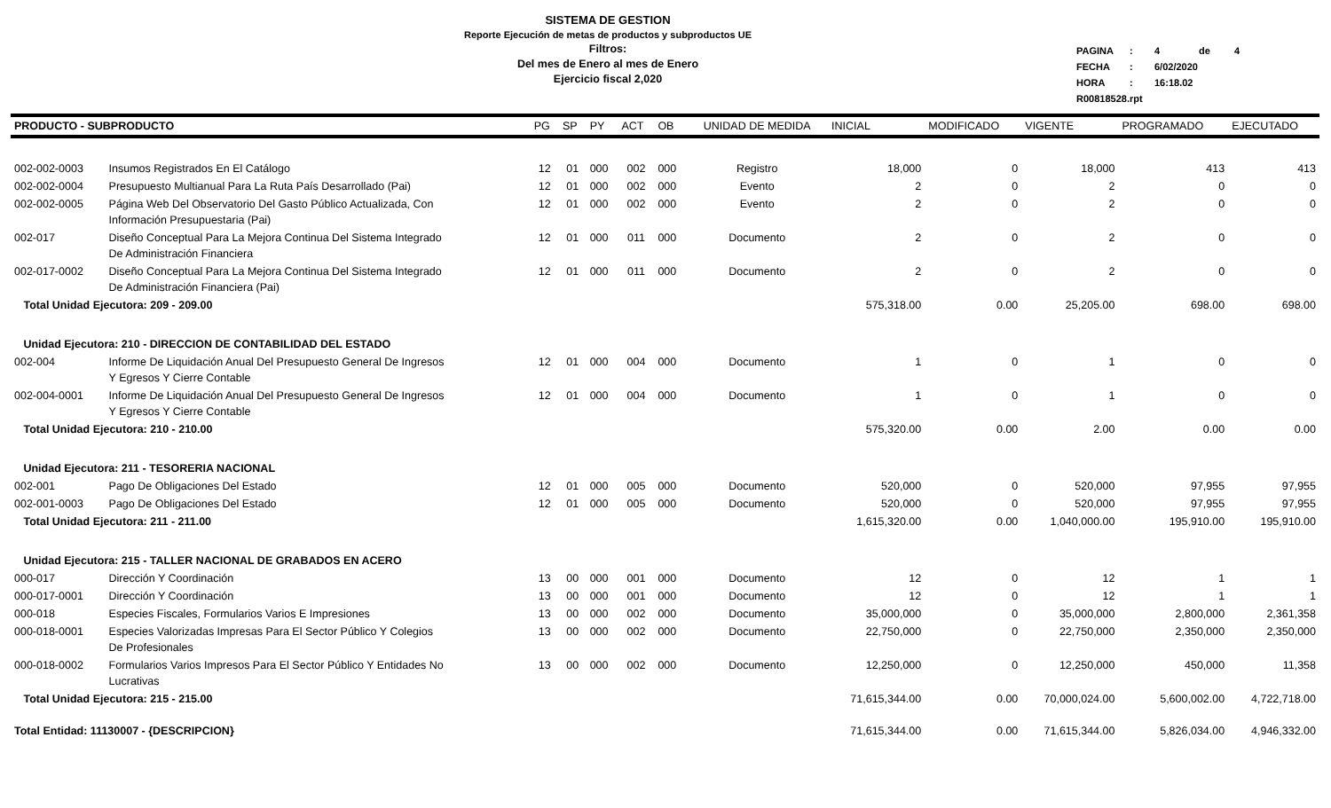SISTEMA DE GESTION
Reporte Ejecución de metas de productos y subproductos UE
Filtros:
Del mes de Enero al mes de Enero
Ejercicio fiscal 2,020
PAGINA: 4 de 4
FECHA: 6/02/2020
HORA: 16:18.02
R00818528.rpt
| PRODUCTO - SUBPRODUCTO | | PG | SP | PY | ACT | OB | UNIDAD DE MEDIDA | INICIAL | MODIFICADO | VIGENTE | PROGRAMADO | EJECUTADO |
| --- | --- | --- | --- | --- | --- | --- | --- | --- | --- | --- | --- | --- |
| 002-002-0003 | Insumos Registrados En El Catálogo | 12 | 01 | 000 | 002 | 000 | Registro | 18,000 | 0 | 18,000 | 413 | 413 |
| 002-002-0004 | Presupuesto Multianual Para La Ruta País Desarrollado (Pai) | 12 | 01 | 000 | 002 | 000 | Evento | 2 | 0 | 2 | 0 | 0 |
| 002-002-0005 | Página Web Del Observatorio Del Gasto Público Actualizada, Con Información Presupuestaria (Pai) | 12 | 01 | 000 | 002 | 000 | Evento | 2 | 0 | 2 | 0 | 0 |
| 002-017 | Diseño Conceptual Para La Mejora Continua Del Sistema Integrado De Administración Financiera | 12 | 01 | 000 | 011 | 000 | Documento | 2 | 0 | 2 | 0 | 0 |
| 002-017-0002 | Diseño Conceptual Para La Mejora Continua Del Sistema Integrado De Administración Financiera (Pai) | 12 | 01 | 000 | 011 | 000 | Documento | 2 | 0 | 2 | 0 | 0 |
| Total Unidad Ejecutora: 209 - 209.00 | | | | | | | | 575,318.00 | 0.00 | 25,205.00 | 698.00 | 698.00 |
| Unidad Ejecutora: 210 - DIRECCION DE CONTABILIDAD DEL ESTADO | | | | | | | | | | | | |
| 002-004 | Informe De Liquidación Anual Del Presupuesto General De Ingresos Y Egresos Y Cierre Contable | 12 | 01 | 000 | 004 | 000 | Documento | 1 | 0 | 1 | 0 | 0 |
| 002-004-0001 | Informe De Liquidación Anual Del Presupuesto General De Ingresos Y Egresos Y Cierre Contable | 12 | 01 | 000 | 004 | 000 | Documento | 1 | 0 | 1 | 0 | 0 |
| Total Unidad Ejecutora: 210 - 210.00 | | | | | | | | 575,320.00 | 0.00 | 2.00 | 0.00 | 0.00 |
| Unidad Ejecutora: 211 - TESORERIA NACIONAL | | | | | | | | | | | | |
| 002-001 | Pago De Obligaciones Del Estado | 12 | 01 | 000 | 005 | 000 | Documento | 520,000 | 0 | 520,000 | 97,955 | 97,955 |
| 002-001-0003 | Pago De Obligaciones Del Estado | 12 | 01 | 000 | 005 | 000 | Documento | 520,000 | 0 | 520,000 | 97,955 | 97,955 |
| Total Unidad Ejecutora: 211 - 211.00 | | | | | | | | 1,615,320.00 | 0.00 | 1,040,000.00 | 195,910.00 | 195,910.00 |
| Unidad Ejecutora: 215 - TALLER NACIONAL DE GRABADOS EN ACERO | | | | | | | | | | | | |
| 000-017 | Dirección Y Coordinación | 13 | 00 | 000 | 001 | 000 | Documento | 12 | 0 | 12 | 1 | 1 |
| 000-017-0001 | Dirección Y Coordinación | 13 | 00 | 000 | 001 | 000 | Documento | 12 | 0 | 12 | 1 | 1 |
| 000-018 | Especies Fiscales, Formularios Varios E Impresiones | 13 | 00 | 000 | 002 | 000 | Documento | 35,000,000 | 0 | 35,000,000 | 2,800,000 | 2,361,358 |
| 000-018-0001 | Especies Valorizadas Impresas Para El Sector Público Y Colegios De Profesionales | 13 | 00 | 000 | 002 | 000 | Documento | 22,750,000 | 0 | 22,750,000 | 2,350,000 | 2,350,000 |
| 000-018-0002 | Formularios Varios Impresos Para El Sector Público Y Entidades No Lucrativas | 13 | 00 | 000 | 002 | 000 | Documento | 12,250,000 | 0 | 12,250,000 | 450,000 | 11,358 |
| Total Unidad Ejecutora: 215 - 215.00 | | | | | | | | 71,615,344.00 | 0.00 | 70,000,024.00 | 5,600,002.00 | 4,722,718.00 |
| Total Entidad: 11130007 - {DESCRIPCION} | | | | | | | | 71,615,344.00 | 0.00 | 71,615,344.00 | 5,826,034.00 | 4,946,332.00 |